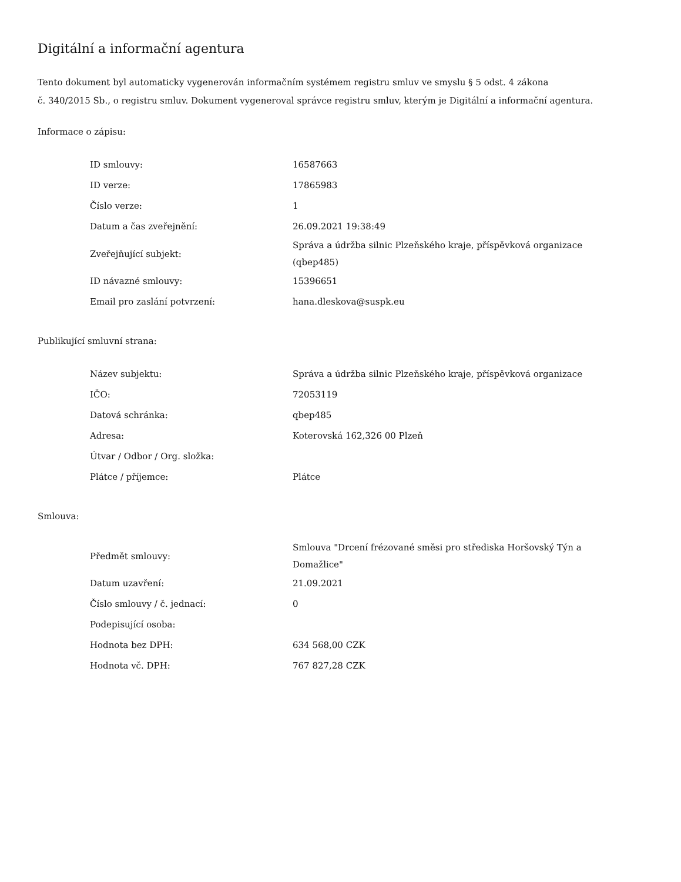Digitální a informační agentura
Tento dokument byl automaticky vygenerován informačním systémem registru smluv ve smyslu § 5 odst. 4 zákona
č. 340/2015 Sb., o registru smluv. Dokument vygeneroval správce registru smluv, kterým je Digitální a informační agentura.
Informace o zápisu:
| ID smlouvy: | 16587663 |
| ID verze: | 17865983 |
| Číslo verze: | 1 |
| Datum a čas zveřejnění: | 26.09.2021 19:38:49 |
| Zveřejňující subjekt: | Správa a údržba silnic Plzeňského kraje, příspěvková organizace (qbep485) |
| ID návazné smlouvy: | 15396651 |
| Email pro zaslání potvrzení: | hana.dleskova@suspk.eu |
Publikující smluvní strana:
| Název subjektu: | Správa a údržba silnic Plzeňského kraje, příspěvková organizace |
| IČO: | 72053119 |
| Datová schránka: | qbep485 |
| Adresa: | Koterovská 162,326 00 Plzeň |
| Útvar / Odbor / Org. složka: | |
| Plátce / příjemce: | Plátce |
Smlouva:
| Předmět smlouvy: | Smlouva "Drcení frézované směsi pro střediska Horšovský Týn a Domažlice" |
| Datum uzavření: | 21.09.2021 |
| Číslo smlouvy / č. jednací: | 0 |
| Podepisující osoba: | |
| Hodnota bez DPH: | 634 568,00 CZK |
| Hodnota vč. DPH: | 767 827,28 CZK |